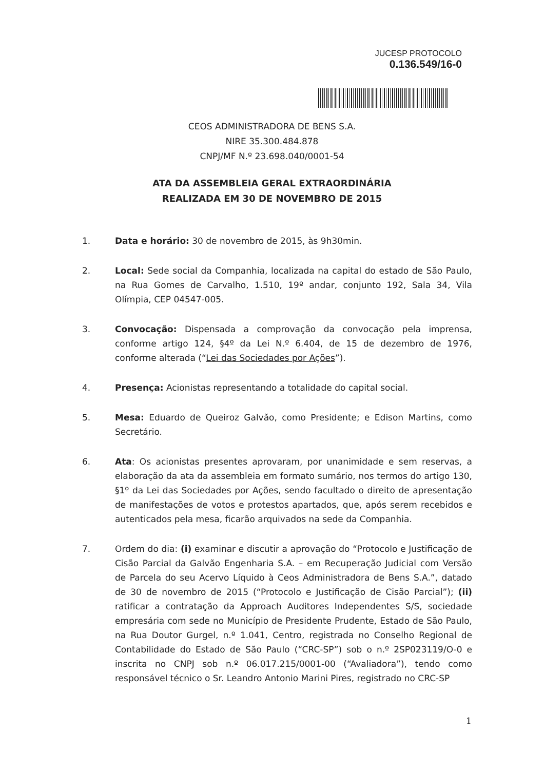JUCESP PROTOCOLO
0.136.549/16-0
CEOS ADMINISTRADORA DE BENS S.A.
NIRE 35.300.484.878
CNPJ/MF N.º 23.698.040/0001-54
ATA DA ASSEMBLEIA GERAL EXTRAORDINÁRIA
REALIZADA EM 30 DE NOVEMBRO DE 2015
1. Data e horário: 30 de novembro de 2015, às 9h30min.
2. Local: Sede social da Companhia, localizada na capital do estado de São Paulo, na Rua Gomes de Carvalho, 1.510, 19º andar, conjunto 192, Sala 34, Vila Olímpia, CEP 04547-005.
3. Convocação: Dispensada a comprovação da convocação pela imprensa, conforme artigo 124, §4º da Lei N.º 6.404, de 15 de dezembro de 1976, conforme alterada (“Lei das Sociedades por Ações”).
4. Presença: Acionistas representando a totalidade do capital social.
5. Mesa: Eduardo de Queiroz Galvão, como Presidente; e Edison Martins, como Secretário.
6. Ata: Os acionistas presentes aprovaram, por unanimidade e sem reservas, a elaboração da ata da assembleia em formato sumário, nos termos do artigo 130, §1º da Lei das Sociedades por Ações, sendo facultado o direito de apresentação de manifestações de votos e protestos apartados, que, após serem recebidos e autenticados pela mesa, ficarão arquivados na sede da Companhia.
7. Ordem do dia: (i) examinar e discutir a aprovação do “Protocolo e Justificação de Cisão Parcial da Galvão Engenharia S.A. – em Recuperação Judicial com Versão de Parcela do seu Acervo Líquido à Ceos Administradora de Bens S.A.”, datado de 30 de novembro de 2015 (“Protocolo e Justificação de Cisão Parcial”); (ii) ratificar a contratação da Approach Auditores Independentes S/S, sociedade empresária com sede no Município de Presidente Prudente, Estado de São Paulo, na Rua Doutor Gurgel, n.º 1.041, Centro, registrada no Conselho Regional de Contabilidade do Estado de São Paulo (“CRC-SP”) sob o n.º 2SP023119/O-0 e inscrita no CNPJ sob n.º 06.017.215/0001-00 (“Avaliadora”), tendo como responsável técnico o Sr. Leandro Antonio Marini Pires, registrado no CRC-SP
1